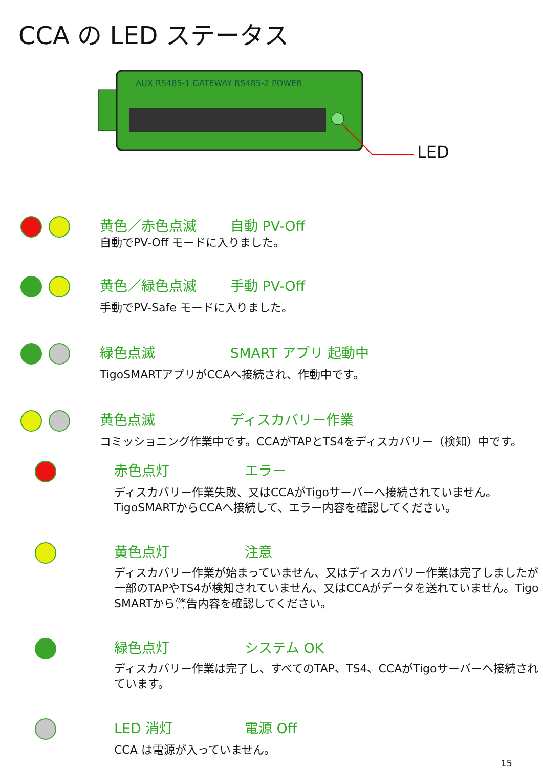CCA の LED ステータス
AUX RS485-1 GATEWAY RS485-2 POWER
LED
黄色／赤色点滅 自動 PV-Off
自動でPV-Off モードに入りました。
黄色／緑色点滅 手動 PV-Off
手動でPV-Safe モードに入りました。
緑色点滅 SMART アプリ 起動中
TigoSMARTアプリがCCAへ接続され、作動中です。
黄色点滅 ディスカバリー作業
コミッショニング作業中です。CCAがTAPとTS4をディスカバリー（検知）中です。
赤色点灯 エラー
ディスカバリー作業失敗、又はCCAがTigoサーバーへ接続されていません。TigoSMARTからCCAへ接続して、エラー内容を確認してください。
黄色点灯 注意
ディスカバリー作業が始まっていません、又はディスカバリー作業は完了しましたが一部のTAPやTS4が検知されていません、又はCCAがデータを送れていません。Tigo SMARTから警告内容を確認してください。
緑色点灯 システム OK
ディスカバリー作業は完了し、すべてのTAP、TS4、CCAがTigoサーバーへ接続されています。
LED 消灯 電源 Off
CCA は電源が入っていません。
15